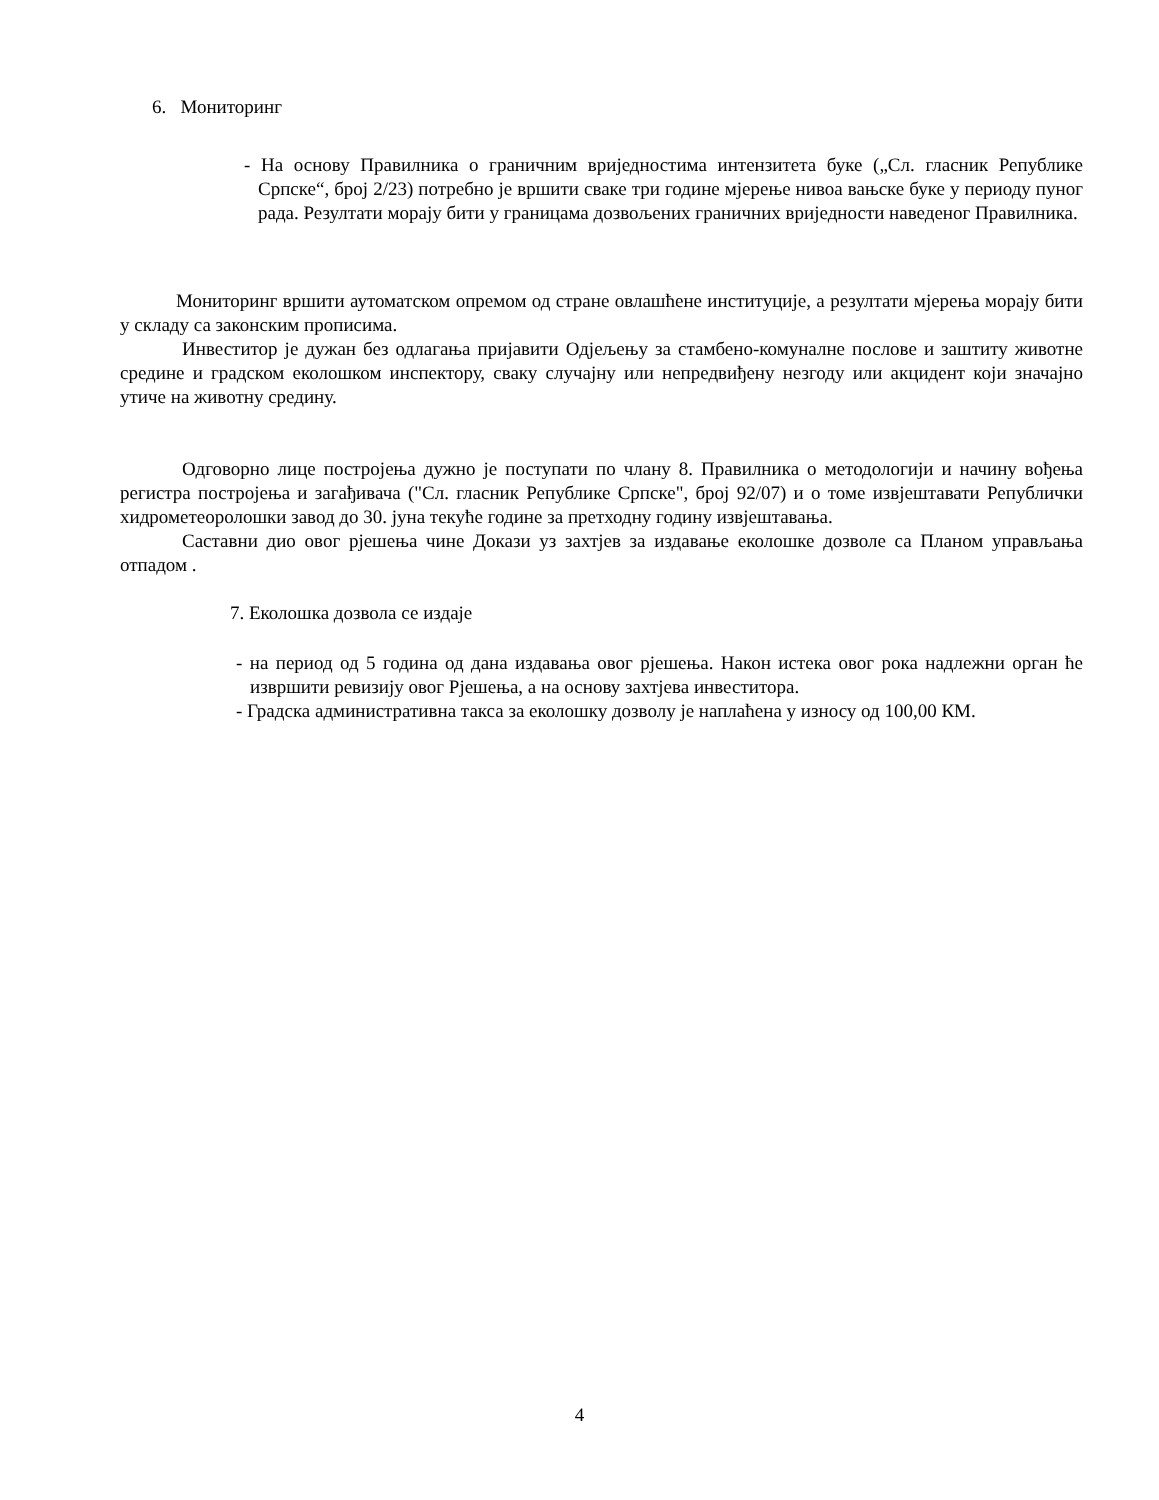6. Мониторинг
- На основу Правилника о граничним вриједностима интензитета буке („Сл. гласник Републике Српске“, број 2/23) потребно је вршити сваке три године мјерење нивоа вањске буке у периоду пуног рада. Резултати морају бити у границама дозвољених граничних вриједности наведеног Правилника.
Мониторинг вршити аутоматском опремом од стране овлашћене институције, а резултати мјерења морају бити у складу са законским прописима.
Инвеститор је дужан без одлагања пријавити Одјељењу за стамбено-комуналне послове и заштиту животне средине и градском еколошком инспектору, сваку случајну или непредвиђену незгоду или акцидент који значајно утиче на животну средину.
Одговорно лице постројења дужно је поступати по члану 8. Правилника о методологији и начину вођења регистра постројења и загађивача ("Сл. гласник Републике Српске", број 92/07) и о томе извјештавати Републички хидрометеоролошки завод до 30. јуна текуће године за претходну годину извјештавања.
Саставни дио овог рјешења чине Докази уз захтјев за издавање еколошке дозволе са Планом управљања отпадом .
7. Еколошка дозвола се издаје
- на период од 5 година од дана издавања овог рјешења. Након истека овог рока надлежни орган ће извршити ревизију овог Рјешења, а на основу захтјева инвеститора.
- Градска административна такса за еколошку дозволу је наплаћена у износу од 100,00 КМ.
4